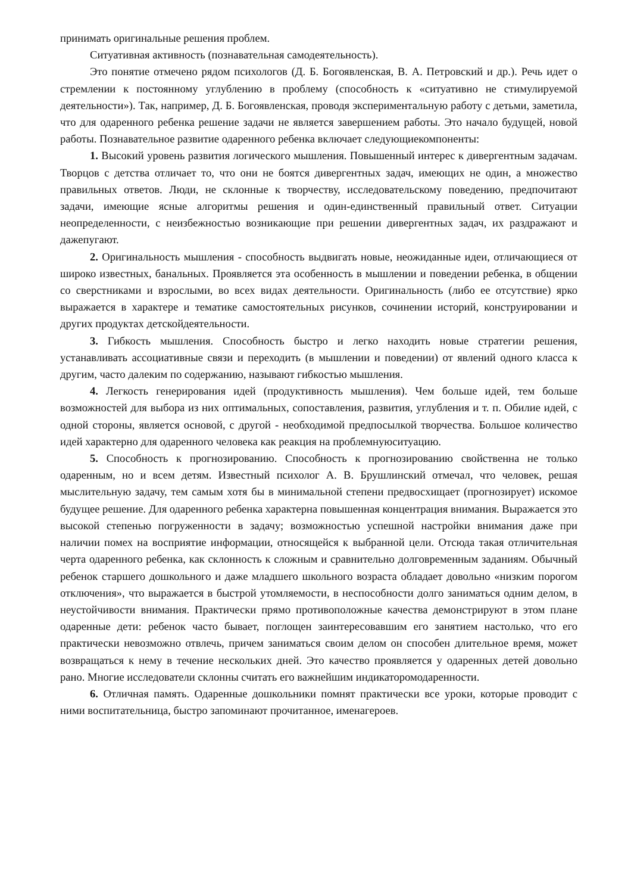принимать оригинальные решения проблем.
Ситуативная активность (познавательная самодеятельность).
Это понятие отмечено рядом психологов (Д. Б. Богоявленская, В. А. Петровский и др.). Речь идет о стремлении к постоянному углублению в проблему (способность к «ситуативно не стимулируемой деятельности»). Так, например, Д. Б. Богоявленская, проводя экспериментальную работу с детьми, заметила, что для одаренного ребенка решение задачи не является завершением работы. Это начало будущей, новой работы. Познавательное развитие одаренного ребенка включает следующиекомпоненты:
1. Высокий уровень развития логического мышления. Повышенный интерес к дивергентным задачам. Творцов с детства отличает то, что они не боятся дивергентных задач, имеющих не один, а множество правильных ответов. Люди, не склонные к творчеству, исследовательскому поведению, предпочитают задачи, имеющие ясные алгоритмы решения и один-единственный правильный ответ. Ситуации неопределенности, с неизбежностью возникающие при решении дивергентных задач, их раздражают и дажепугают.
2. Оригинальность мышления - способность выдвигать новые, неожиданные идеи, отличающиеся от широко известных, банальных. Проявляется эта особенность в мышлении и поведении ребенка, в общении со сверстниками и взрослыми, во всех видах деятельности. Оригинальность (либо ее отсутствие) ярко выражается в характере и тематике самостоятельных рисунков, сочинении историй, конструировании и других продуктах детскойдеятельности.
3. Гибкость мышления. Способность быстро и легко находить новые стратегии решения, устанавливать ассоциативные связи и переходить (в мышлении и поведении) от явлений одного класса к другим, часто далеким по содержанию, называют гибкостью мышления.
4. Легкость генерирования идей (продуктивность мышления). Чем больше идей, тем больше возможностей для выбора из них оптимальных, сопоставления, развития, углубления и т. п. Обилие идей, с одной стороны, является основой, с другой - необходимой предпосылкой творчества. Большое количество идей характерно для одаренного человека как реакция на проблемнуюситуацию.
5. Способность к прогнозированию. Способность к прогнозированию свойственна не только одаренным, но и всем детям. Известный психолог А. В. Брушлинский отмечал, что человек, решая мыслительную задачу, тем самым хотя бы в минимальной степени предвосхищает (прогнозирует) искомое будущее решение. Для одаренного ребенка характерна повышенная концентрация внимания. Выражается это высокой степенью погруженности в задачу; возможностью успешной настройки внимания даже при наличии помех на восприятие информации, относящейся к выбранной цели. Отсюда такая отличительная черта одаренного ребенка, как склонность к сложным и сравнительно долговременным заданиям. Обычный ребенок старшего дошкольного и даже младшего школьного возраста обладает довольно «низким порогом отключения», что выражается в быстрой утомляемости, в неспособности долго заниматься одним делом, в неустойчивости внимания. Практически прямо противоположные качества демонстрируют в этом плане одаренные дети: ребенок часто бывает, поглощен заинтересовавшим его занятием настолько, что его практически невозможно отвлечь, причем заниматься своим делом он способен длительное время, может возвращаться к нему в течение нескольких дней. Это качество проявляется у одаренных детей довольно рано. Многие исследователи склонны считать его важнейшим индикаторомодаренности.
6. Отличная память. Одаренные дошкольники помнят практически все уроки, которые проводит с ними воспитательница, быстро запоминают прочитанное, именагероев.